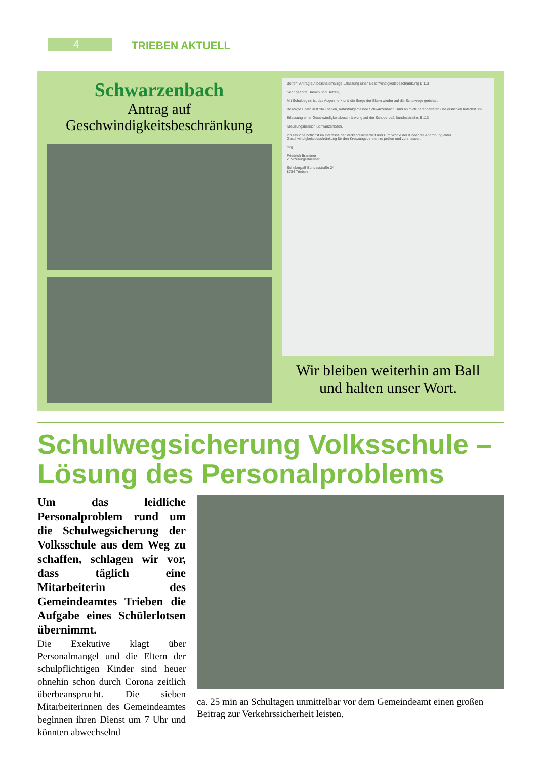4 TRIEBEN AKTUELL
Schwarzenbach
Antrag auf
Geschwindigkeitsbeschränkung
Betreff: Antrag auf bescheidmäßige Erlassung einer Geschwindigkeitsbeschränkung B 113
Sehr geehrte Damen und Herren,
Mit Schulbeginn ist das Augenmerk und die Sorge der Eltern wieder auf die Schulwege gerichtet.
Besorgte Eltern in 8784 Trieben, Katastralgemeinde Schwarzenbach, sind an mich herangetreten und ersuchen höflichst um
Erlassung einer Geschwindigkeitsbeschränkung auf der Schoberpaß Bundesstraße, B 113
Kreuzungsbereich Schwarzenbach.
Ich ersuche höflichst im Interesse der Verkehrssicherheit und zum Wohle der Kinder die Anordnung einer Geschwindigkeitsbeschränkung für den Kreuzungsbereich zu prüfen und zu erlassen.
mfg
Friedrich Brandner
2. Vizebürgermeister
Schoberpaß Bundesstraße 24
8784 Trieben
Wir bleiben weiterhin am Ball
und halten unser Wort.
Schulwegsicherung Volksschule –
Lösung des Personalproblems
Um das leidliche Personalproblem rund um die Schulwegsicherung der Volksschule aus dem Weg zu schaffen, schlagen wir vor, dass täglich eine Mitarbeiterin des Gemeindeamtes Trieben die Aufgabe eines Schülerlotsen übernimmt.
Die Exekutive klagt über Personalmangel und die Eltern der schulpflichtigen Kinder sind heuer ohnehin schon durch Corona zeitlich überbeansprucht. Die sieben Mitarbeiterinnen des Gemeindeamtes beginnen ihren Dienst um 7 Uhr und könnten abwechselnd
ca. 25 min an Schultagen unmittelbar vor dem Gemeindeamt einen großen Beitrag zur Verkehrssicherheit leisten.